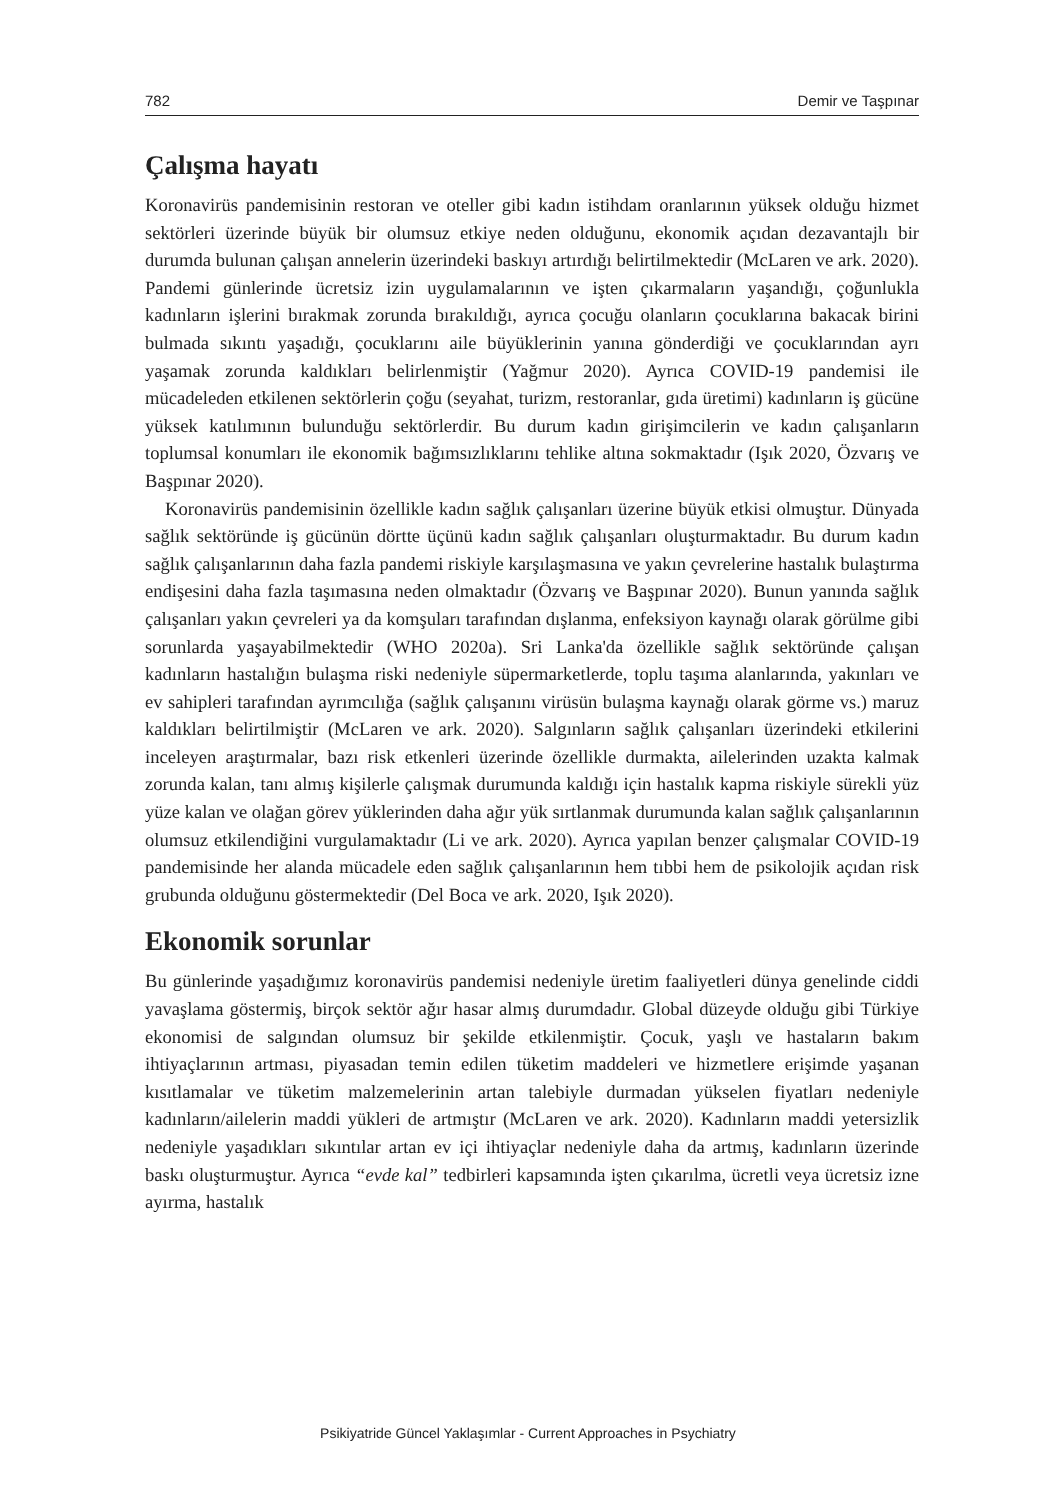782 Demir ve Taşpınar
Çalışma hayatı
Koronavirüs pandemisinin restoran ve oteller gibi kadın istihdam oranlarının yüksek olduğu hizmet sektörleri üzerinde büyük bir olumsuz etkiye neden olduğunu, ekonomik açıdan dezavantajlı bir durumda bulunan çalışan annelerin üzerindeki baskıyı artırdığı belirtilmektedir (McLaren ve ark. 2020). Pandemi günlerinde ücretsiz izin uygulamalarının ve işten çıkarmaların yaşandığı, çoğunlukla kadınların işlerini bırakmak zorunda bırakıldığı, ayrıca çocuğu olanların çocuklarına bakacak birini bulmada sıkıntı yaşadığı, çocuklarını aile büyüklerinin yanına gönderdiği ve çocuklarından ayrı yaşamak zorunda kaldıkları belirlenmiştir (Yağmur 2020). Ayrıca COVID-19 pandemisi ile mücadeleden etkilenen sektörlerin çoğu (seyahat, turizm, restoranlar, gıda üretimi) kadınların iş gücüne yüksek katılımının bulunduğu sektörlerdir. Bu durum kadın girişimcilerin ve kadın çalışanların toplumsal konumları ile ekonomik bağımsızlıklarını tehlike altına sokmaktadır (Işık 2020, Özvarış ve Başpınar 2020).
Koronavirüs pandemisinin özellikle kadın sağlık çalışanları üzerine büyük etkisi olmuştur. Dünyada sağlık sektöründe iş gücünün dörtte üçünü kadın sağlık çalışanları oluşturmaktadır. Bu durum kadın sağlık çalışanlarının daha fazla pandemi riskiyle karşılaşmasına ve yakın çevrelerine hastalık bulaştırma endişesini daha fazla taşımasına neden olmaktadır (Özvarış ve Başpınar 2020). Bunun yanında sağlık çalışanları yakın çevreleri ya da komşuları tarafından dışlanma, enfeksiyon kaynağı olarak görülme gibi sorunlarda yaşayabilmektedir (WHO 2020a). Sri Lanka'da özellikle sağlık sektöründe çalışan kadınların hastalığın bulaşma riski nedeniyle süpermarketlerde, toplu taşıma alanlarında, yakınları ve ev sahipleri tarafından ayrımcılığa (sağlık çalışanını virüsün bulaşma kaynağı olarak görme vs.) maruz kaldıkları belirtilmiştir (McLaren ve ark. 2020). Salgınların sağlık çalışanları üzerindeki etkilerini inceleyen araştırmalar, bazı risk etkenleri üzerinde özellikle durmakta, ailelerinden uzakta kalmak zorunda kalan, tanı almış kişilerle çalışmak durumunda kaldığı için hastalık kapma riskiyle sürekli yüz yüze kalan ve olağan görev yüklerinden daha ağır yük sırtlanmak durumunda kalan sağlık çalışanlarının olumsuz etkilendiğini vurgulamaktadır (Li ve ark. 2020). Ayrıca yapılan benzer çalışmalar COVID-19 pandemisinde her alanda mücadele eden sağlık çalışanlarının hem tıbbi hem de psikolojik açıdan risk grubunda olduğunu göstermektedir (Del Boca ve ark. 2020, Işık 2020).
Ekonomik sorunlar
Bu günlerinde yaşadığımız koronavirüs pandemisi nedeniyle üretim faaliyetleri dünya genelinde ciddi yavaşlama göstermiş, birçok sektör ağır hasar almış durumdadır. Global düzeyde olduğu gibi Türkiye ekonomisi de salgından olumsuz bir şekilde etkilenmiştir. Çocuk, yaşlı ve hastaların bakım ihtiyaçlarının artması, piyasadan temin edilen tüketim maddeleri ve hizmetlere erişimde yaşanan kısıtlamalar ve tüketim malzemelerinin artan talebiyle durmadan yükselen fiyatları nedeniyle kadınların/ailelerin maddi yükleri de artmıştır (McLaren ve ark. 2020). Kadınların maddi yetersizlik nedeniyle yaşadıkları sıkıntılar artan ev içi ihtiyaçlar nedeniyle daha da artmış, kadınların üzerinde baskı oluşturmuştur. Ayrıca “evde kal” tedbirleri kapsamında işten çıkarılma, ücretli veya ücretsiz izne ayırma, hastalık
Psikiyatride Güncel Yaklaşımlar - Current Approaches in Psychiatry